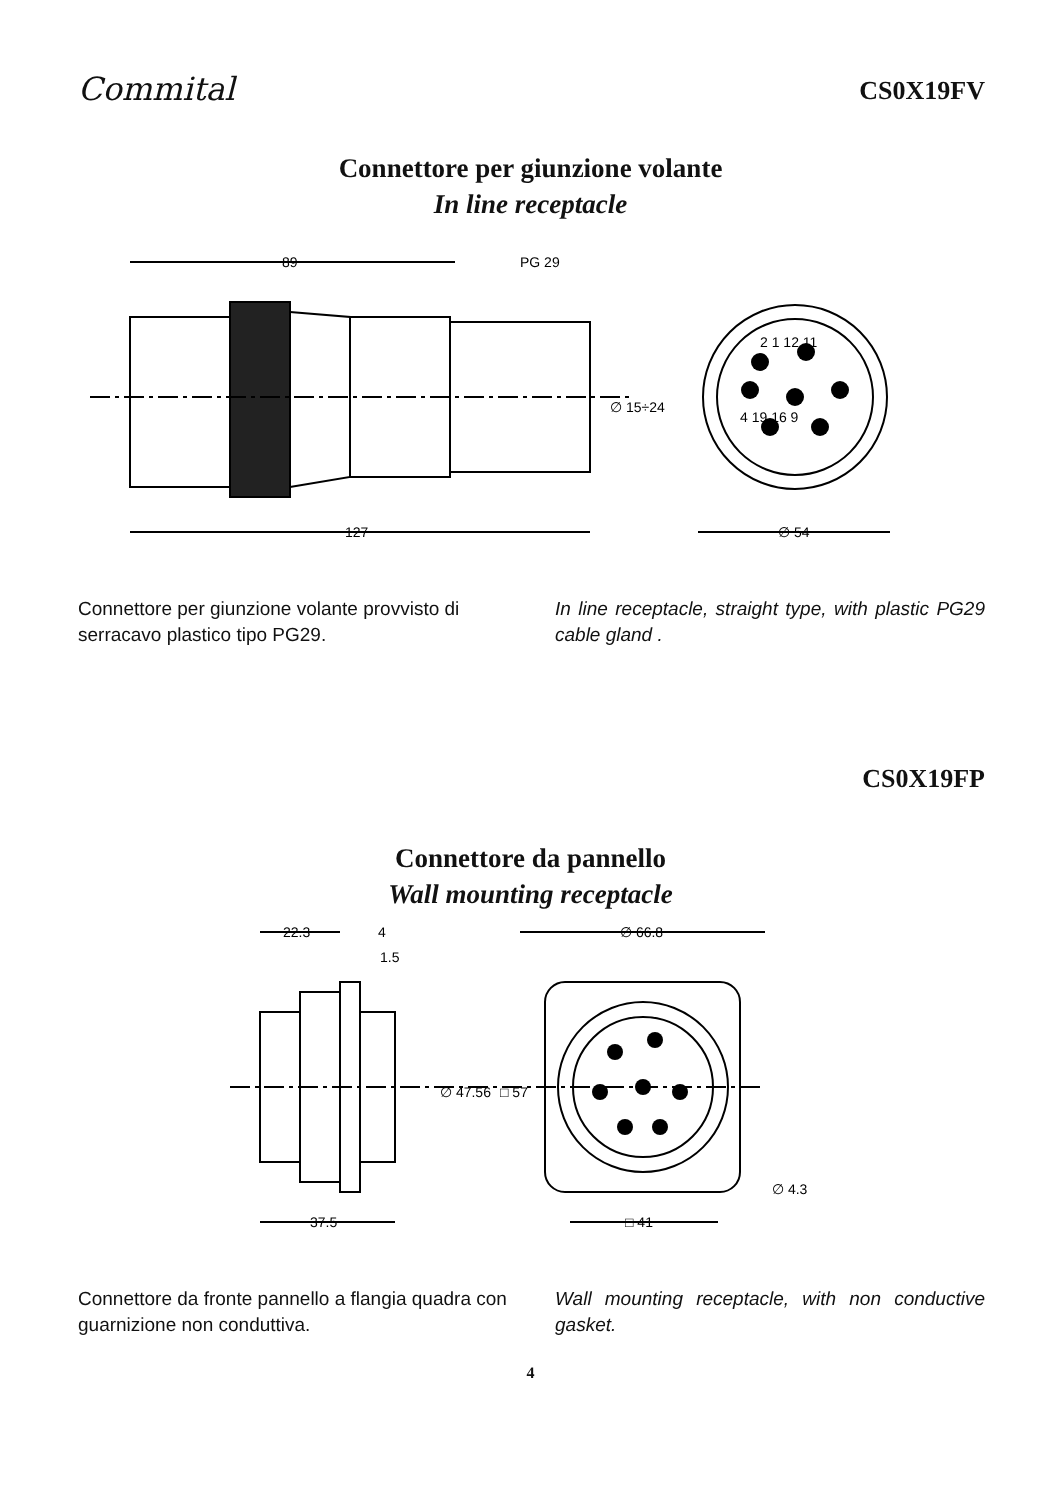Commital
CS0X19FV
Connettore per giunzione volante
In line receptacle
89
PG 29
127
∅ 54
∅ 15÷24
2 1 12 11
4 19 16 9
Connettore per giunzione volante provvisto di serracavo plastico tipo PG29.
In line receptacle, straight type, with plastic PG29 cable gland .
CS0X19FP
Connettore da pannello
Wall mounting receptacle
22.3
4
1.5
∅ 66.8
∅ 47.56
□ 57
37.5
□ 41
∅ 4.3
Connettore da fronte pannello a flangia quadra con guarnizione non conduttiva.
Wall mounting receptacle, with non conductive gasket.
4